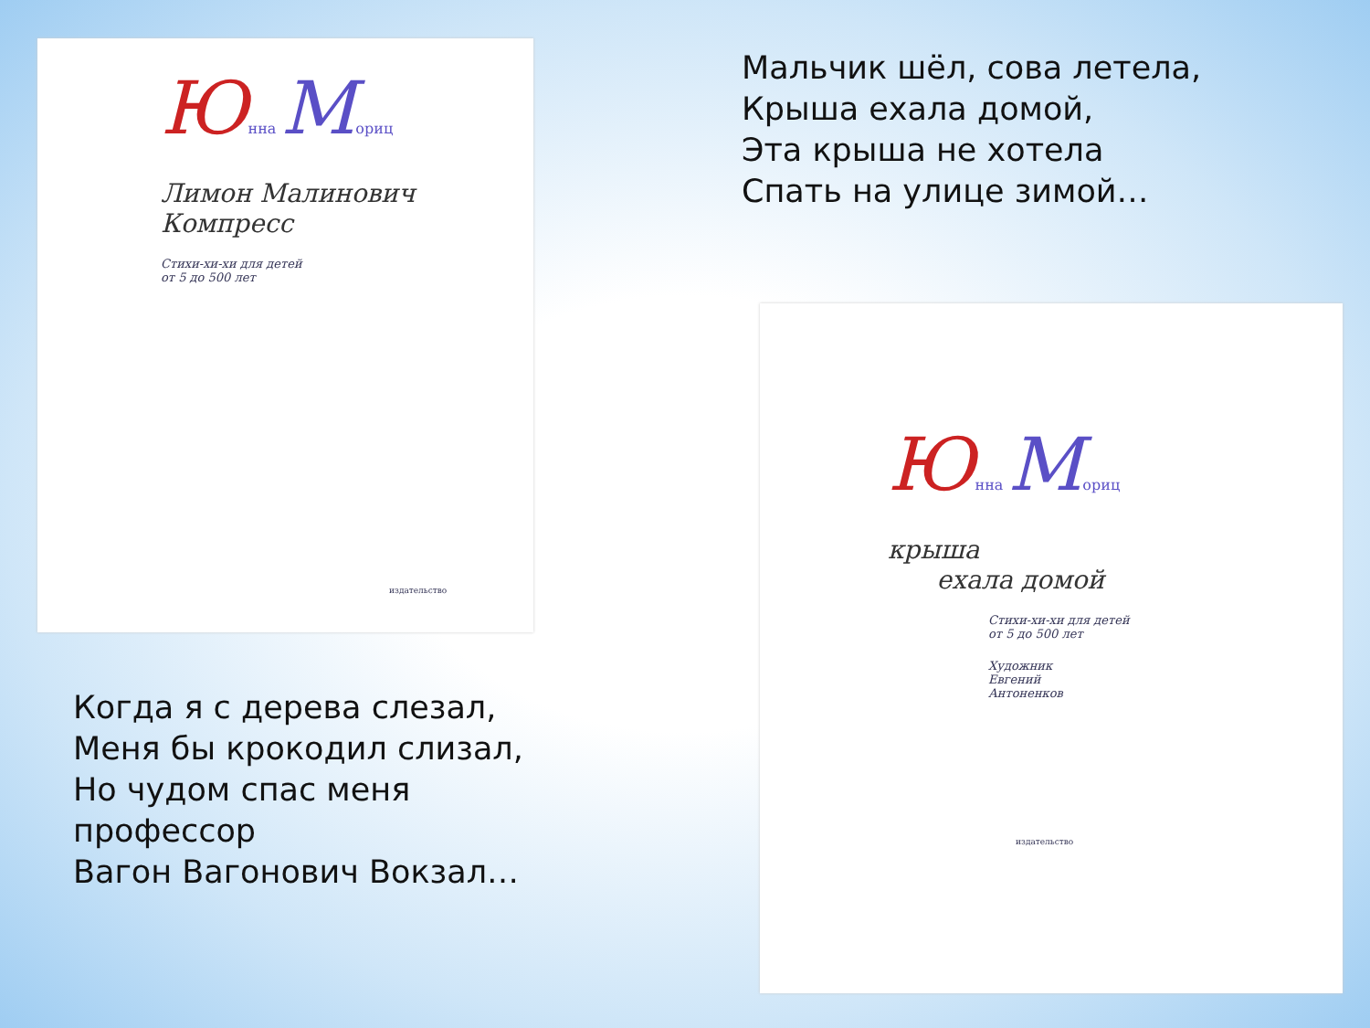Юнна Мориц
Лимон Малинович
Компресс
Стихи-хи-хи для детей
от 5 до 500 лет
издательство
Когда я с дерева слезал,
Меня бы крокодил слизал,
Но чудом спас меня
профессор
Вагон Вагонович Вокзал…
Мальчик шёл, сова летела,
Крыша ехала домой,
Эта крыша не хотела
Спать на улице зимой…
Юнна Мориц
крыша
ехала домой
Стихи-хи-хи для детей
от 5 до 500 лет
Художник
Евгений
Антоненков
издательство